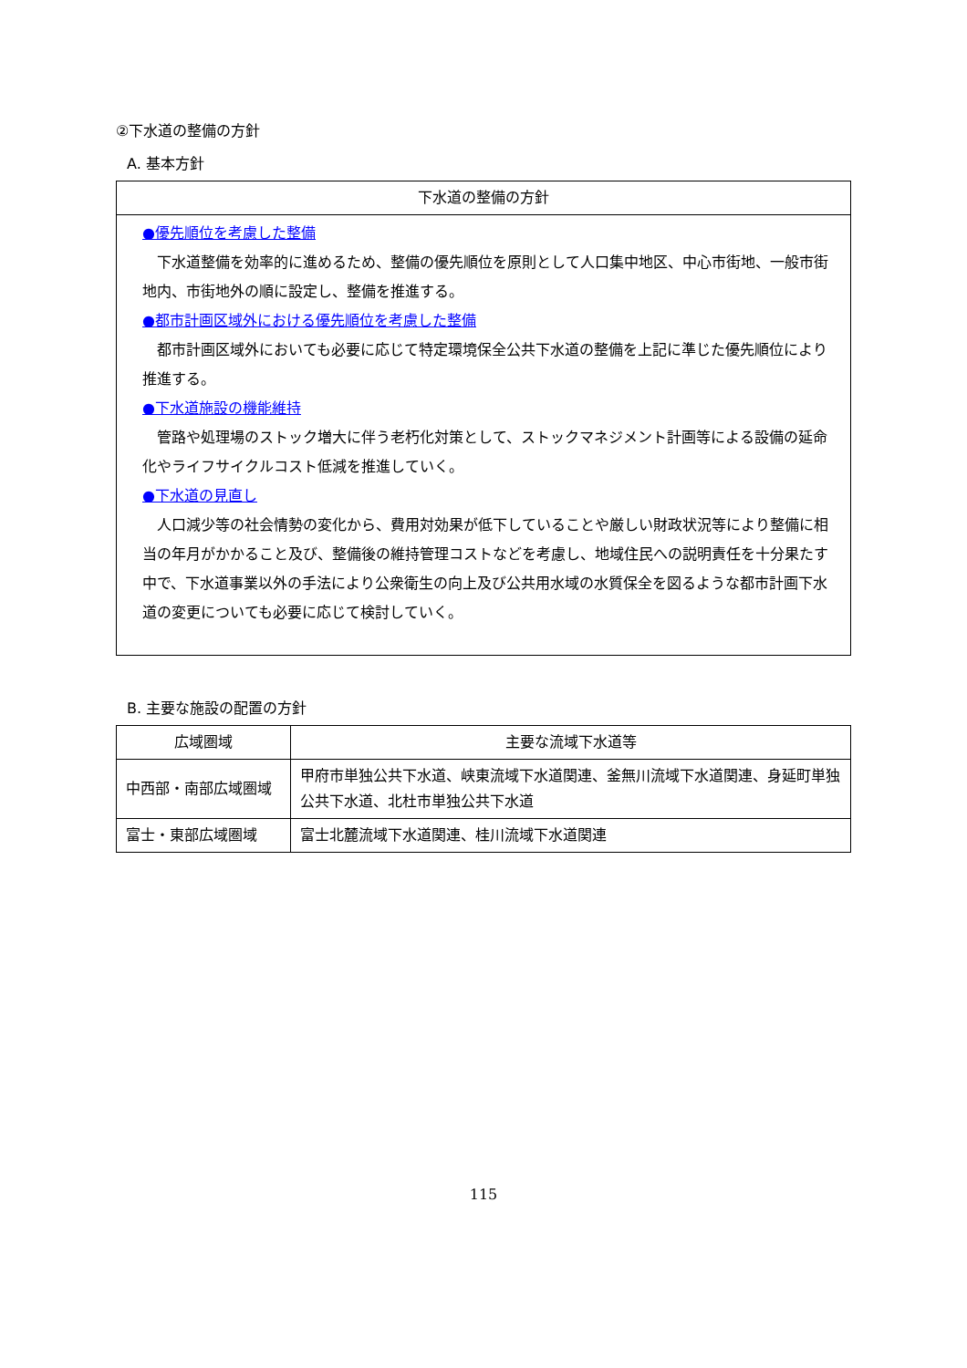②下水道の整備の方針
A. 基本方針
| 下水道の整備の方針 |
| --- |
| ●優先順位を考慮した整備 下水道整備を効率的に進めるため、整備の優先順位を原則として人口集中地区、中心市街地、一般市街地内、市街地外の順に設定し、整備を推進する。 ●都市計画区域外における優先順位を考慮した整備 都市計画区域外においても必要に応じて特定環境保全公共下水道の整備を上記に準じた優先順位により推進する。 ●下水道施設の機能維持 管路や処理場のストック増大に伴う老朽化対策として、ストックマネジメント計画等による設備の延命化やライフサイクルコスト低減を推進していく。 ●下水道の見直し 人口減少等の社会情勢の変化から、費用対効果が低下していることや厳しい財政状況等により整備に相当の年月がかかること及び、整備後の維持管理コストなどを考慮し、地域住民への説明責任を十分果たす中で、下水道事業以外の手法により公衆衛生の向上及び公共用水域の水質保全を図るような都市計画下水道の変更についても必要に応じて検討していく。 |
B. 主要な施設の配置の方針
| 広域圏域 | 主要な流域下水道等 |
| --- | --- |
| 中西部・南部広域圏域 | 甲府市単独公共下水道、峡東流域下水道関連、釜無川流域下水道関連、身延町単独公共下水道、北杜市単独公共下水道 |
| 富士・東部広域圏域 | 富士北麓流域下水道関連、桂川流域下水道関連 |
115